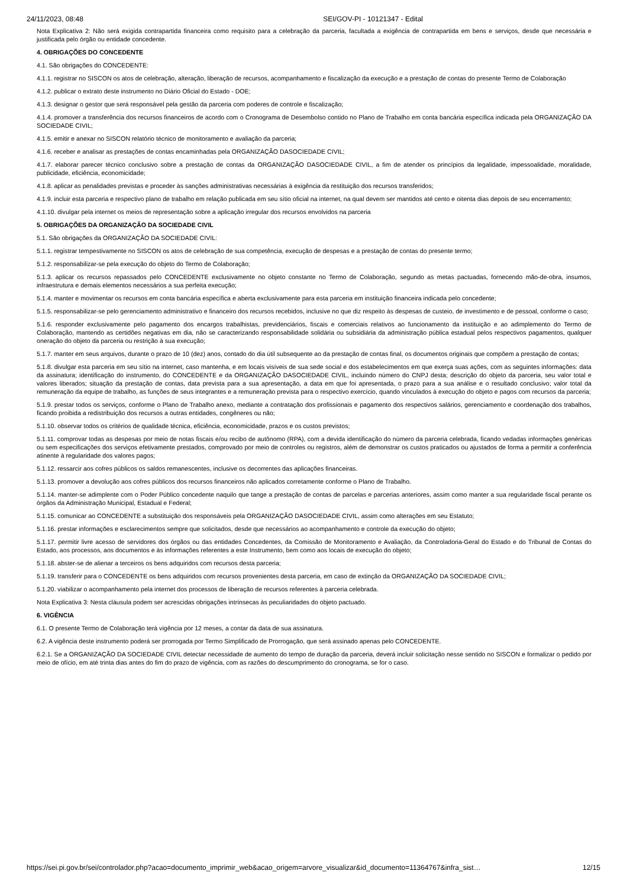24/11/2023, 08:48 SEI/GOV-PI - 10121347 - Edital
Nota Explicativa 2: Não será exigida contrapartida financeira como requisito para a celebração da parceria, facultada a exigência de contrapartida em bens e serviços, desde que necessária e justificada pelo órgão ou entidade concedente.
4. OBRIGAÇÕES DO CONCEDENTE
4.1. São obrigações do CONCEDENTE:
4.1.1. registrar no SISCON os atos de celebração, alteração, liberação de recursos, acompanhamento e fiscalização da execução e a prestação de contas do presente Termo de Colaboração
4.1.2. publicar o extrato deste instrumento no Diário Oficial do Estado - DOE;
4.1.3. designar o gestor que será responsável pela gestão da parceria com poderes de controle e fiscalização;
4.1.4. promover a transferência dos recursos financeiros de acordo com o Cronograma de Desembolso contido no Plano de Trabalho em conta bancária específica indicada pela ORGANIZAÇÃO DA SOCIEDADE CIVIL;
4.1.5. emitir e anexar no SISCON relatório técnico de monitoramento e avaliação da parceria;
4.1.6. receber e analisar as prestações de contas encaminhadas pela ORGANIZAÇÃO DASOCIEDADE CIVIL;
4.1.7. elaborar parecer técnico conclusivo sobre a prestação de contas da ORGANIZAÇÃO DASOCIEDADE CIVIL, a fim de atender os princípios da legalidade, impessoalidade, moralidade, publicidade, eficiência, economicidade;
4.1.8. aplicar as penalidades previstas e proceder às sanções administrativas necessárias à exigência da restituição dos recursos transferidos;
4.1.9. incluir esta parceria e respectivo plano de trabalho em relação publicada em seu sítio oficial na internet, na qual devem ser mantidos até cento e oitenta dias depois de seu encerramento;
4.1.10. divulgar pela internet os meios de representação sobre a aplicação irregular dos recursos envolvidos na parceria
5. OBRIGAÇÕES DA ORGANIZAÇÃO DA SOCIEDADE CIVIL
5.1. São obrigações da ORGANIZAÇÃO DA SOCIEDADE CIVIL:
5.1.1. registrar tempestivamente no SISCON os atos de celebração de sua competência, execução de despesas e a prestação de contas do presente termo;
5.1.2. responsabilizar-se pela execução do objeto do Termo de Colaboração;
5.1.3. aplicar os recursos repassados pelo CONCEDENTE exclusivamente no objeto constante no Termo de Colaboração, segundo as metas pactuadas, fornecendo mão-de-obra, insumos, infraestrutura e demais elementos necessários a sua perfeita execução;
5.1.4. manter e movimentar os recursos em conta bancária específica e aberta exclusivamente para esta parceria em instituição financeira indicada pelo concedente;
5.1.5. responsabilizar-se pelo gerenciamento administrativo e financeiro dos recursos recebidos, inclusive no que diz respeito às despesas de custeio, de investimento e de pessoal, conforme o caso;
5.1.6. responder exclusivamente pelo pagamento dos encargos trabalhistas, previdenciários, fiscais e comerciais relativos ao funcionamento da instituição e ao adimplemento do Termo de Colaboração, mantendo as certidões negativas em dia, não se caracterizando responsabilidade solidária ou subsidiária da administração pública estadual pelos respectivos pagamentos, qualquer oneração do objeto da parceria ou restrição à sua execução;
5.1.7. manter em seus arquivos, durante o prazo de 10 (dez) anos, contado do dia útil subsequente ao da prestação de contas final, os documentos originais que compõem a prestação de contas;
5.1.8. divulgar esta parceria em seu sítio na internet, caso mantenha, e em locais visíveis de sua sede social e dos estabelecimentos em que exerça suas ações, com as seguintes informações: data da assinatura; identificação do instrumento, do CONCEDENTE e da ORGANIZAÇÃO DASOCIEDADE CIVIL, incluindo número do CNPJ desta; descrição do objeto da parceria, seu valor total e valores liberados; situação da prestação de contas, data prevista para a sua apresentação, a data em que foi apresentada, o prazo para a sua análise e o resultado conclusivo; valor total da remuneração da equipe de trabalho, as funções de seus integrantes e a remuneração prevista para o respectivo exercício, quando vinculados à execução do objeto e pagos com recursos da parceria;
5.1.9. prestar todos os serviços, conforme o Plano de Trabalho anexo, mediante a contratação dos profissionais e pagamento dos respectivos salários, gerenciamento e coordenação dos trabalhos, ficando proibida a redistribuição dos recursos a outras entidades, congêneres ou não;
5.1.10. observar todos os critérios de qualidade técnica, eficiência, economicidade, prazos e os custos previstos;
5.1.11. comprovar todas as despesas por meio de notas fiscais e/ou recibo de autônomo (RPA), com a devida identificação do número da parceria celebrada, ficando vedadas informações genéricas ou sem especificações dos serviços efetivamente prestados, comprovado por meio de controles ou registros, além de demonstrar os custos praticados ou ajustados de forma a permitir a conferência atinente à regularidade dos valores pagos;
5.1.12. ressarcir aos cofres públicos os saldos remanescentes, inclusive os decorrentes das aplicações financeiras.
5.1.13. promover a devolução aos cofres públicos dos recursos financeiros não aplicados corretamente conforme o Plano de Trabalho.
5.1.14. manter-se adimplente com o Poder Público concedente naquilo que tange a prestação de contas de parcelas e parcerias anteriores, assim como manter a sua regularidade fiscal perante os órgãos da Administração Municipal, Estadual e Federal;
5.1.15. comunicar ao CONCEDENTE a substituição dos responsáveis pela ORGANIZAÇÃO DASOCIEDADE CIVIL, assim como alterações em seu Estatuto;
5.1.16. prestar informações e esclarecimentos sempre que solicitados, desde que necessários ao acompanhamento e controle da execução do objeto;
5.1.17. permitir livre acesso de servidores dos órgãos ou das entidades Concedentes, da Comissão de Monitoramento e Avaliação, da Controladoria-Geral do Estado e do Tribunal de Contas do Estado, aos processos, aos documentos e às informações referentes a este Instrumento, bem como aos locais de execução do objeto;
5.1.18. abster-se de alienar a terceiros os bens adquiridos com recursos desta parceria;
5.1.19. transferir para o CONCEDENTE os bens adquiridos com recursos provenientes desta parceria, em caso de extinção da ORGANIZAÇÃO DA SOCIEDADE CIVIL;
5.1.20. viabilizar o acompanhamento pela internet dos processos de liberação de recursos referentes à parceria celebrada.
Nota Explicativa 3: Nesta cláusula podem ser acrescidas obrigações intrínsecas às peculiaridades do objeto pactuado.
6. VIGÊNCIA
6.1. O presente Termo de Colaboração terá vigência por 12 meses, a contar da data de sua assinatura.
6.2. A vigência deste instrumento poderá ser prorrogada por Termo Simplificado de Prorrogação, que será assinado apenas pelo CONCEDENTE.
6.2.1. Se a ORGANIZAÇÃO DA SOCIEDADE CIVIL detectar necessidade de aumento do tempo de duração da parceria, deverá incluir solicitação nesse sentido no SISCON e formalizar o pedido por meio de ofício, em até trinta dias antes do fim do prazo de vigência, com as razões do descumprimento do cronograma, se for o caso.
https://sei.pi.gov.br/sei/controlador.php?acao=documento_imprimir_web&acao_origem=arvore_visualizar&id_documento=11364767&infra_sist… 12/15